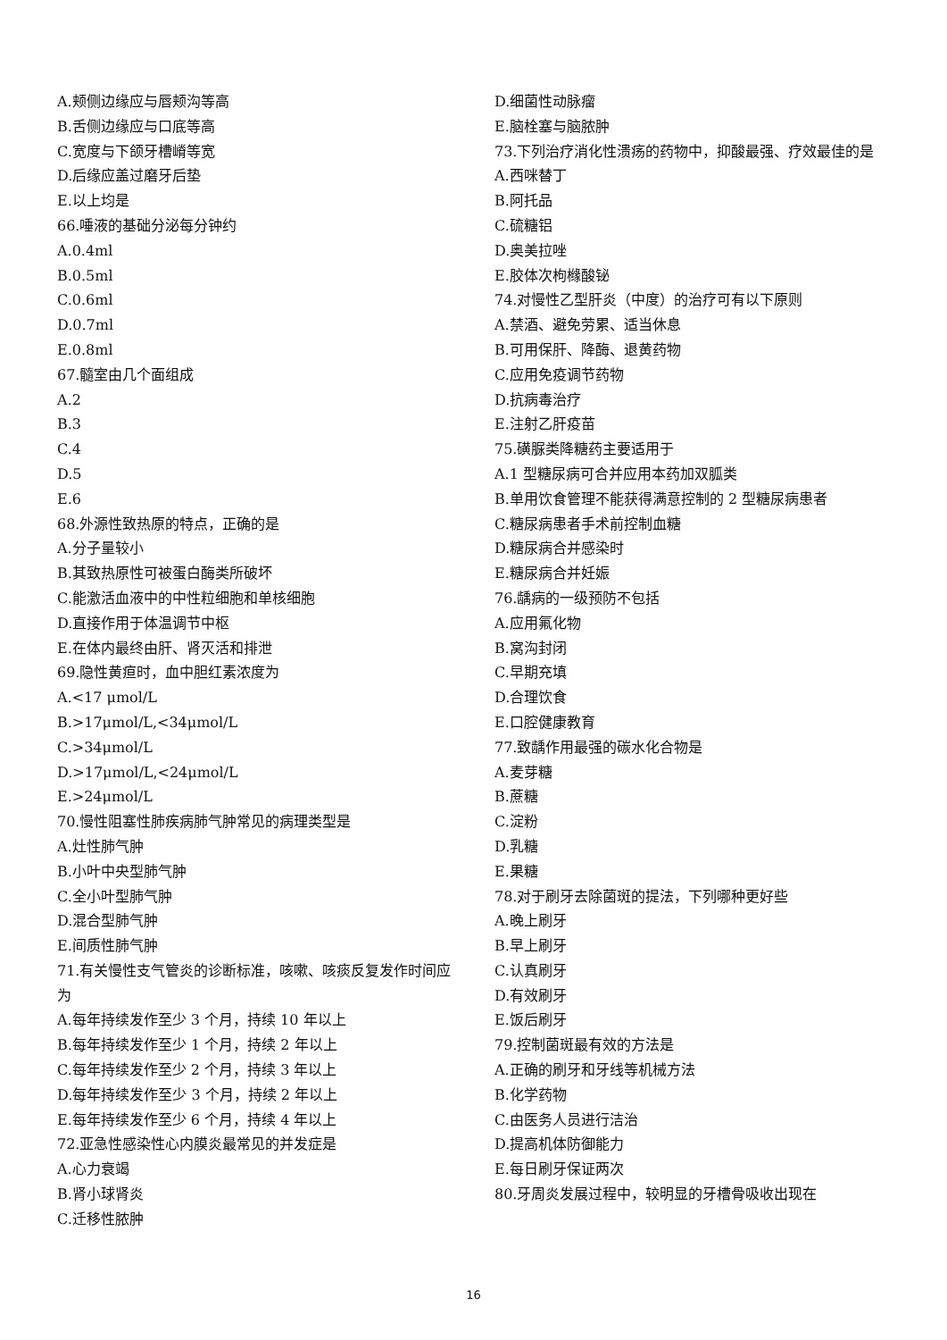A.颊侧边缘应与唇颊沟等高
B.舌侧边缘应与口底等高
C.宽度与下颌牙槽嵴等宽
D.后缘应盖过磨牙后垫
E.以上均是
66.唾液的基础分泌每分钟约
A.0.4ml
B.0.5ml
C.0.6ml
D.0.7ml
E.0.8ml
67.髓室由几个面组成
A.2
B.3
C.4
D.5
E.6
68.外源性致热原的特点，正确的是
A.分子量较小
B.其致热原性可被蛋白酶类所破坏
C.能激活血液中的中性粒细胞和单核细胞
D.直接作用于体温调节中枢
E.在体内最终由肝、肾灭活和排泄
69.隐性黄疸时，血中胆红素浓度为
A.<17 μmol/L
B.>17μmol/L,<34μmol/L
C.>34μmol/L
D.>17μmol/L,<24μmol/L
E.>24μmol/L
70.慢性阻塞性肺疾病肺气肿常见的病理类型是
A.灶性肺气肿
B.小叶中央型肺气肿
C.全小叶型肺气肿
D.混合型肺气肿
E.间质性肺气肿
71.有关慢性支气管炎的诊断标准，咳嗽、咳痰反复发作时间应为
A.每年持续发作至少 3 个月，持续 10 年以上
B.每年持续发作至少 1 个月，持续 2 年以上
C.每年持续发作至少 2 个月，持续 3 年以上
D.每年持续发作至少 3 个月，持续 2 年以上
E.每年持续发作至少 6 个月，持续 4 年以上
72.亚急性感染性心内膜炎最常见的并发症是
A.心力衰竭
B.肾小球肾炎
C.迁移性脓肿
D.细菌性动脉瘤
E.脑栓塞与脑脓肿
73.下列治疗消化性溃疡的药物中，抑酸最强、疗效最佳的是
A.西咪替丁
B.阿托品
C.硫糖铝
D.奥美拉唑
E.胶体次枸橼酸铋
74.对慢性乙型肝炎（中度）的治疗可有以下原则
A.禁酒、避免劳累、适当休息
B.可用保肝、降酶、退黄药物
C.应用免疫调节药物
D.抗病毒治疗
E.注射乙肝疫苗
75.磺脲类降糖药主要适用于
A.1 型糖尿病可合并应用本药加双胍类
B.单用饮食管理不能获得满意控制的 2 型糖尿病患者
C.糖尿病患者手术前控制血糖
D.糖尿病合并感染时
E.糖尿病合并妊娠
76.龋病的一级预防不包括
A.应用氟化物
B.窝沟封闭
C.早期充填
D.合理饮食
E.口腔健康教育
77.致龋作用最强的碳水化合物是
A.麦芽糖
B.蔗糖
C.淀粉
D.乳糖
E.果糖
78.对于刷牙去除菌斑的提法，下列哪种更好些
A.晚上刷牙
B.早上刷牙
C.认真刷牙
D.有效刷牙
E.饭后刷牙
79.控制菌斑最有效的方法是
A.正确的刷牙和牙线等机械方法
B.化学药物
C.由医务人员进行洁治
D.提高机体防御能力
E.每日刷牙保证两次
80.牙周炎发展过程中，较明显的牙槽骨吸收出现在
16